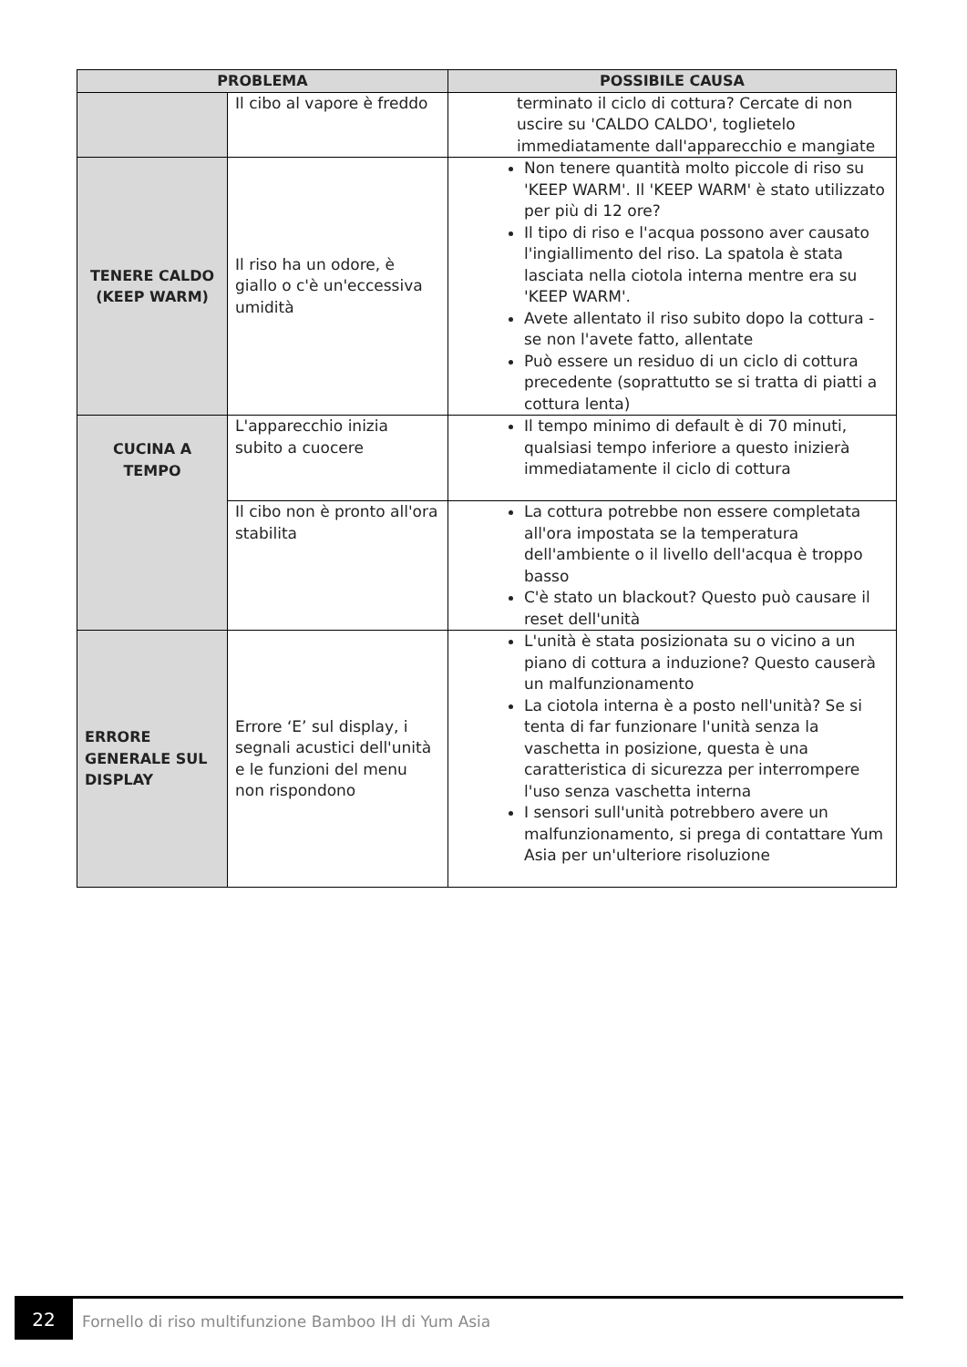| PROBLEMA | | POSSIBILE CAUSA |
| --- | --- | --- |
| | Il cibo al vapore è freddo | terminato il ciclo di cottura? Cercate di non uscire su 'CALDO CALDO', toglietelo immediatamente dall'apparecchio e mangiate |
| TENERE CALDO (KEEP WARM) | Il riso ha un odore, è giallo o c'è un'eccessiva umidità | Non tenere quantità molto piccole di riso su 'KEEP WARM'. Il 'KEEP WARM' è stato utilizzato per più di 12 ore? Il tipo di riso e l'acqua possono aver causato l'ingiallimento del riso. La spatola è stata lasciata nella ciotola interna mentre era su 'KEEP WARM'. Avete allentato il riso subito dopo la cottura - se non l'avete fatto, allentate Può essere un residuo di un ciclo di cottura precedente (soprattutto se si tratta di piatti a cottura lenta) |
| CUCINA A TEMPO | L'apparecchio inizia subito a cuocere | Il tempo minimo di default è di 70 minuti, qualsiasi tempo inferiore a questo inizierà immediatamente il ciclo di cottura |
| | Il cibo non è pronto all'ora stabilita | La cottura potrebbe non essere completata all'ora impostata se la temperatura dell'ambiente o il livello dell'acqua è troppo basso C'è stato un blackout? Questo può causare il reset dell'unità |
| ERRORE GENERALE SUL DISPLAY | Errore ‘E’ sul display, i segnali acustici dell'unità e le funzioni del menu non rispondono | L'unità è stata posizionata su o vicino a un piano di cottura a induzione? Questo causerà un malfunzionamento La ciotola interna è a posto nell'unità? Se si tenta di far funzionare l'unità senza la vaschetta in posizione, questa è una caratteristica di sicurezza per interrompere l'uso senza vaschetta interna I sensori sull'unità potrebbero avere un malfunzionamento, si prega di contattare Yum Asia per un'ulteriore risoluzione |
22
Fornello di riso multifunzione Bamboo IH di Yum Asia